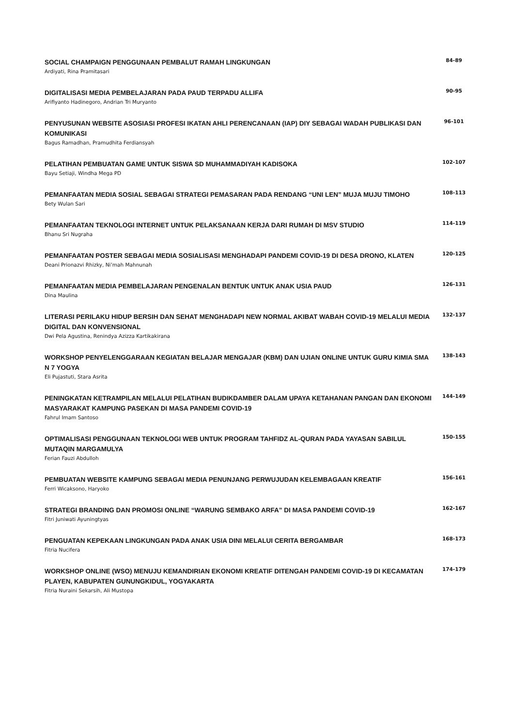SOCIAL CHAMPAIGN PENGGUNAAN PEMBALUT RAMAH LINGKUNGAN
Ardiyati, Rina Pramitasari
84-89
DIGITALISASI MEDIA PEMBELAJARAN PADA PAUD TERPADU ALLIFA
Arifiyanto Hadinegoro, Andrian Tri Muryanto
90-95
PENYUSUNAN WEBSITE ASOSIASI PROFESI IKATAN AHLI PERENCANAAN (IAP) DIY SEBAGAI WADAH PUBLIKASI DAN KOMUNIKASI
Bagus Ramadhan, Pramudhita Ferdiansyah
96-101
PELATIHAN PEMBUATAN GAME UNTUK SISWA SD MUHAMMADIYAH KADISOKA
Bayu Setiaji, Windha Mega PD
102-107
PEMANFAATAN MEDIA SOSIAL SEBAGAI STRATEGI PEMASARAN PADA RENDANG “UNI LEN” MUJA MUJU TIMOHO
Bety Wulan Sari
108-113
PEMANFAATAN TEKNOLOGI INTERNET UNTUK PELAKSANAAN KERJA DARI RUMAH DI MSV STUDIO
Bhanu Sri Nugraha
114-119
PEMANFAATAN POSTER SEBAGAI MEDIA SOSIALISASI MENGHADAPI PANDEMI COVID-19 DI DESA DRONO, KLATEN
Deani Prionazvi Rhizky, Ni’mah Mahnunah
120-125
PEMANFAATAN MEDIA PEMBELAJARAN PENGENALAN BENTUK UNTUK ANAK USIA PAUD
Dina Maulina
126-131
LITERASI PERILAKU HIDUP BERSIH DAN SEHAT MENGHADAPI NEW NORMAL AKIBAT WABAH COVID-19 MELALUI MEDIA DIGITAL DAN KONVENSIONAL
Dwi Pela Agustina, Renindya Azizza Kartikakirana
132-137
WORKSHOP PENYELENGGARAAN KEGIATAN BELAJAR MENGAJAR (KBM) DAN UJIAN ONLINE UNTUK GURU KIMIA SMA N 7 YOGYA
Eli Pujastuti, Stara Asrita
138-143
PENINGKATAN KETRAMPILAN MELALUI PELATIHAN BUDIKDAMBER DALAM UPAYA KETAHANAN PANGAN DAN EKONOMI MASYARAKAT KAMPUNG PASEKAN DI MASA PANDEMI COVID-19
Fahrul Imam Santoso
144-149
OPTIMALISASI PENGGUNAAN TEKNOLOGI WEB UNTUK PROGRAM TAHFIDZ AL-QURAN PADA YAYASAN SABILUL MUTAQIN MARGAMULYA
Ferian Fauzi Abdulloh
150-155
PEMBUATAN WEBSITE KAMPUNG SEBAGAI MEDIA PENUNJANG PERWUJUDAN KELEMBAGAAN KREATIF
Ferri Wicaksono, Haryoko
156-161
STRATEGI BRANDING DAN PROMOSI ONLINE “WARUNG SEMBAKO ARFA” DI MASA PANDEMI COVID-19
Fitri Juniwati Ayuningtyas
162-167
PENGUATAN KEPEKAAN LINGKUNGAN PADA ANAK USIA DINI MELALUI CERITA BERGAMBAR
Fitria Nucifera
168-173
WORKSHOP ONLINE (WSO) MENUJU KEMANDIRIAN EKONOMI KREATIF DITENGAH PANDEMI COVID-19 DI KECAMATAN PLAYEN, KABUPATEN GUNUNGKIDUL, YOGYAKARTA
Fitria Nuraini Sekarsih, Ali Mustopa
174-179